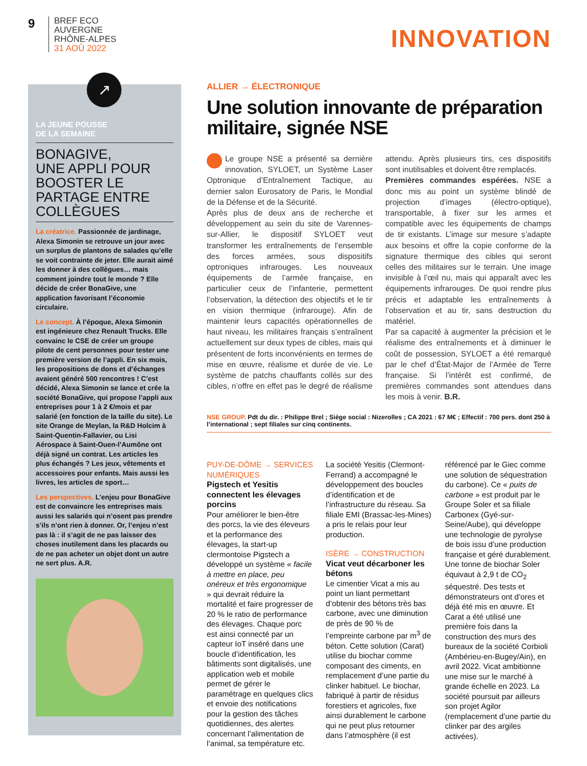9
BREF ECO
AUVERGNE
RHÔNE-ALPES
31 AOÛ 2022
INNOVATION
↗
LA JEUNE POUSSE
DE LA SEMAINE
BONAGIVE,
UNE APPLI POUR BOOSTER LE PARTAGE ENTRE COLLÈGUES
La créatrice. Passionnée de jardinage, Alexa Simonin se retrouve un jour avec un surplus de plantons de salades qu’elle se voit contrainte de jeter. Elle aurait aimé les donner à des collègues… mais comment joindre tout le monde ? Elle décide de créer BonaGive, une application favorisant l’économie circulaire.
Le concept. À l’époque, Alexa Simonin est ingénieure chez Renault Trucks. Elle convainc le CSE de créer un groupe pilote de cent personnes pour tester une première version de l’appli. En six mois, les propositions de dons et d’échanges avaient généré 500 rencontres ! C’est décidé, Alexa Simonin se lance et crée la société BonaGive, qui propose l’appli aux entreprises pour 1 à 2 €/mois et par salarié (en fonction de la taille du site). Le site Orange de Meylan, la R&D Holcim à Saint-Quentin-Fallavier, ou Lisi Aérospace à Saint-Ouen-l’Aumône ont déjà signé un contrat. Les articles les plus échangés ? Les jeux, vêtements et accessoires pour enfants. Mais aussi les livres, les articles de sport…
Les perspectives. L’enjeu pour BonaGive est de convaincre les entreprises mais aussi les salariés qui n’osent pas prendre s’ils n’ont rien à donner. Or, l’enjeu n’est pas là : il s’agit de ne pas laisser des choses inutilement dans les placards ou de ne pas acheter un objet dont un autre ne sert plus. A.R.
ALLIER → ÉLECTRONIQUE
Une solution innovante de préparation militaire, signée NSE
Le groupe NSE a présenté sa dernière innovation, SYLOET, un Système Laser Optronique d’Entraînement Tactique, au dernier salon Eurosatory de Paris, le Mondial de la Défense et de la Sécurité.
Après plus de deux ans de recherche et développement au sein du site de Varennes-sur-Allier, le dispositif SYLOET veut transformer les entraînements de l’ensemble des forces armées, sous dispositifs optroniques infrarouges. Les nouveaux équipements de l’armée française, en particulier ceux de l’infanterie, permettent l’observation, la détection des objectifs et le tir en vision thermique (infrarouge). Afin de maintenir leurs capacités opérationnelles de haut niveau, les militaires français s’entraînent actuellement sur deux types de cibles, mais qui présentent de forts inconvénients en termes de mise en œuvre, réalisme et durée de vie. Le système de patchs chauffants collés sur des cibles, n’offre en effet pas le degré de réalisme attendu. Après plusieurs tirs, ces dispositifs sont inutilisables et doivent être remplacés.
Premières commandes espérées. NSE a donc mis au point un système blindé de projection d’images (électro-optique), transportable, à fixer sur les armes et compatible avec les équipements de champs de tir existants. L’image sur mesure s’adapte aux besoins et offre la copie conforme de la signature thermique des cibles qui seront celles des militaires sur le terrain. Une image invisible à l’œil nu, mais qui apparaît avec les équipements infrarouges. De quoi rendre plus précis et adaptable les entraînements à l’observation et au tir, sans destruction du matériel.
Par sa capacité à augmenter la précision et le réalisme des entraînements et à diminuer le coût de possession, SYLOET a été remarqué par le chef d’État-Major de l’Armée de Terre française. Si l’intérêt est confirmé, de premières commandes sont attendues dans les mois à venir. B.R.
NSE GROUP. Pdt du dir. : Philippe Brel ; Siège social : Nizerolles ; CA 2021 : 67 M€ ; Effectif : 700 pers. dont 250 à l’international ; sept filiales sur cinq continents.
PUY-DE-DÔME → SERVICES NUMÉRIQUES
Pigstech et Yesitis connectent les élevages porcins
Pour améliorer le bien-être des porcs, la vie des éleveurs et la performance des élevages, la start-up clermontoise Pigstech a développé un système « facile à mettre en place, peu onéreux et très ergonomique » qui devrait réduire la mortalité et faire progresser de 20 % le ratio de performance des élevages. Chaque porc est ainsi connecté par un capteur IoT inséré dans une boucle d’identification, les bâtiments sont digitalisés, une application web et mobile permet de gérer le paramétrage en quelques clics et envoie des notifications pour la gestion des tâches quotidiennes, des alertes concernant l’alimentation de l’animal, sa température etc. La société Yesitis (Clermont-Ferrand) a accompagné le développement des boucles d’identification et de l’infrastructure du réseau. Sa filiale EMI (Brassac-les-Mines) a pris le relais pour leur production.
ISÈRE → CONSTRUCTION
Vicat veut décarboner les bétons
Le cimentier Vicat a mis au point un liant permettant d’obtenir des bétons très bas carbone, avec une diminution de près de 90 % de l’empreinte carbone par m<sup>3</sup> de béton. Cette solution (Carat) utilise du biochar comme composant des ciments, en remplacement d’une partie du clinker habituel. Le biochar, fabriqué à partir de résidus forestiers et agricoles, fixe ainsi durablement le carbone qui ne peut plus retourner dans l’atmosphère (il est référencé par le Giec comme une solution de séquestration du carbone). Ce « puits de carbone » est produit par le Groupe Soler et sa filiale Carbonex (Gyé-sur-Seine/Aube), qui développe une technologie de pyrolyse de bois issu d’une production française et géré durablement. Une tonne de biochar Soler équivaut à 2,9 t de CO<sub>2</sub> séquestré. Des tests et démonstrateurs ont d’ores et déjà été mis en œuvre. Et Carat a été utilisé une première fois dans la construction des murs des bureaux de la société Corbioli (Ambérieu-en-Bugey/Ain), en avril 2022. Vicat ambitionne une mise sur le marché à grande échelle en 2023. La société poursuit par ailleurs son projet Agilor (remplacement d’une partie du clinker par des argiles activées).